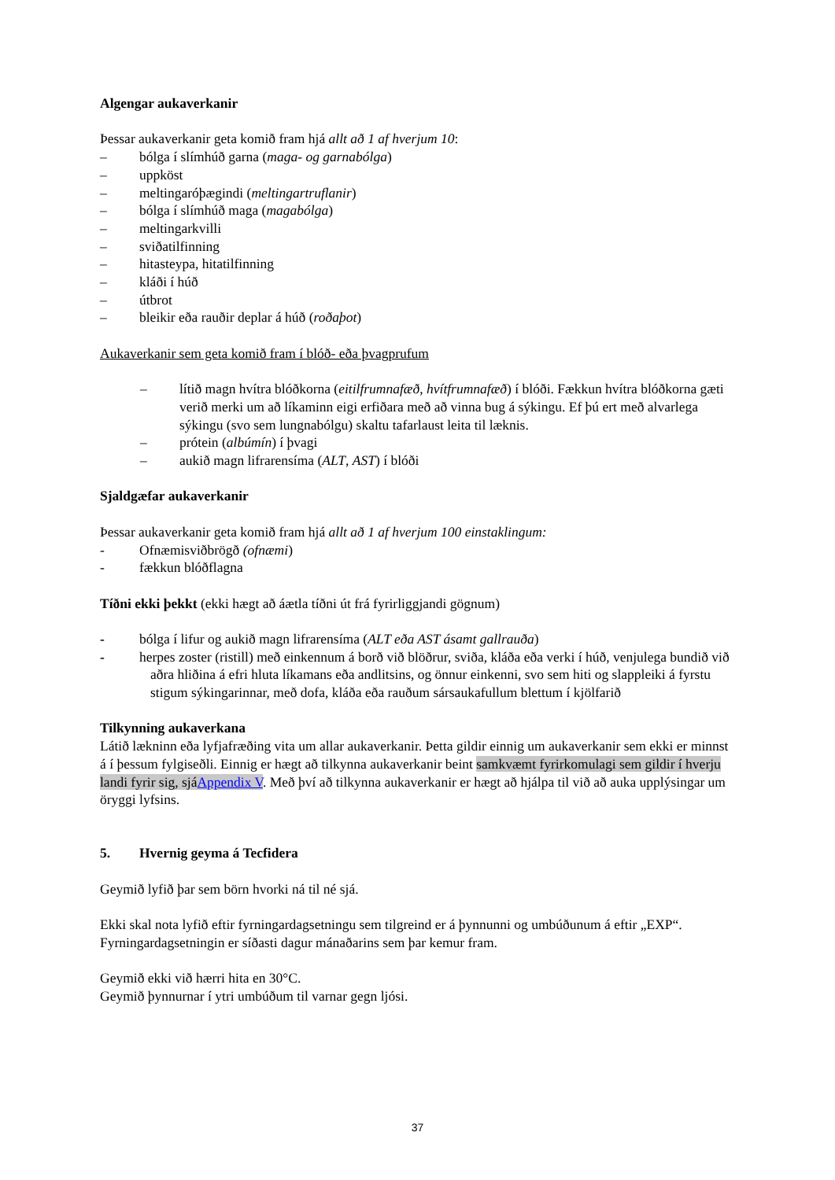Algengar aukaverkanir
Þessar aukaverkanir geta komið fram hjá allt að 1 af hverjum 10:
– bólga í slímhúð garna (maga- og garnabólga)
– uppköst
– meltingaróþægindi (meltingartruflanir)
– bólga í slímhúð maga (magabólga)
– meltingarkvilli
– sviðatilfinning
– hitasteypa, hitatilfinning
– kláði í húð
– útbrot
– bleikir eða rauðir deplar á húð (roðaþot)
Aukaverkanir sem geta komið fram í blóð- eða þvagprufum
– lítið magn hvítra blóðkorna (eitilfrumnafæð, hvítfrumnafæð) í blóði. Fækkun hvítra blóðkorna gæti verið merki um að líkaminn eigi erfiðara með að vinna bug á sýkingu. Ef þú ert með alvarlega sýkingu (svo sem lungnabólgu) skaltu tafarlaust leita til læknis.
– prótein (albúmín) í þvagi
– aukið magn lifrarensíma (ALT, AST) í blóði
Sjaldgæfar aukaverkanir
Þessar aukaverkanir geta komið fram hjá allt að 1 af hverjum 100 einstaklingum:
- Ofnæmisviðbrögð (ofnæmi)
- fækkun blóðflagna
Tíðni ekki þekkt (ekki hægt að áætla tíðni út frá fyrirliggjandi gögnum)
- bólga í lifur og aukið magn lifrarensíma (ALT eða AST ásamt gallrauða)
- herpes zoster (ristill) með einkennum á borð við blöðrur, sviða, kláða eða verki í húð, venjulega bundið við aðra hliðina á efri hluta líkamans eða andlitsins, og önnur einkenni, svo sem hiti og slappleiki á fyrstu stigum sýkingarinnar, með dofa, kláða eða rauðum sársaukafullum blettum í kjölfarið
Tilkynning aukaverkana
Látið lækninn eða lyfjafræðing vita um allar aukaverkanir. Þetta gildir einnig um aukaverkanir sem ekki er minnst á í þessum fylgiseðli. Einnig er hægt að tilkynna aukaverkanir beint samkvæmt fyrirkomulagi sem gildir í hverju landi fyrir sig, sjáAppendix V. Með því að tilkynna aukaverkanir er hægt að hjálpa til við að auka upplýsingar um öryggi lyfsins.
5. Hvernig geyma á Tecfidera
Geymið lyfið þar sem börn hvorki ná til né sjá.
Ekki skal nota lyfið eftir fyrningardagsetningu sem tilgreind er á þynnunni og umbúðunum á eftir „EXP“.
Fyrningardagsetningin er síðasti dagur mánaðarins sem þar kemur fram.
Geymið ekki við hærri hita en 30°C.
Geymið þynnurnar í ytri umbúðum til varnar gegn ljósi.
37